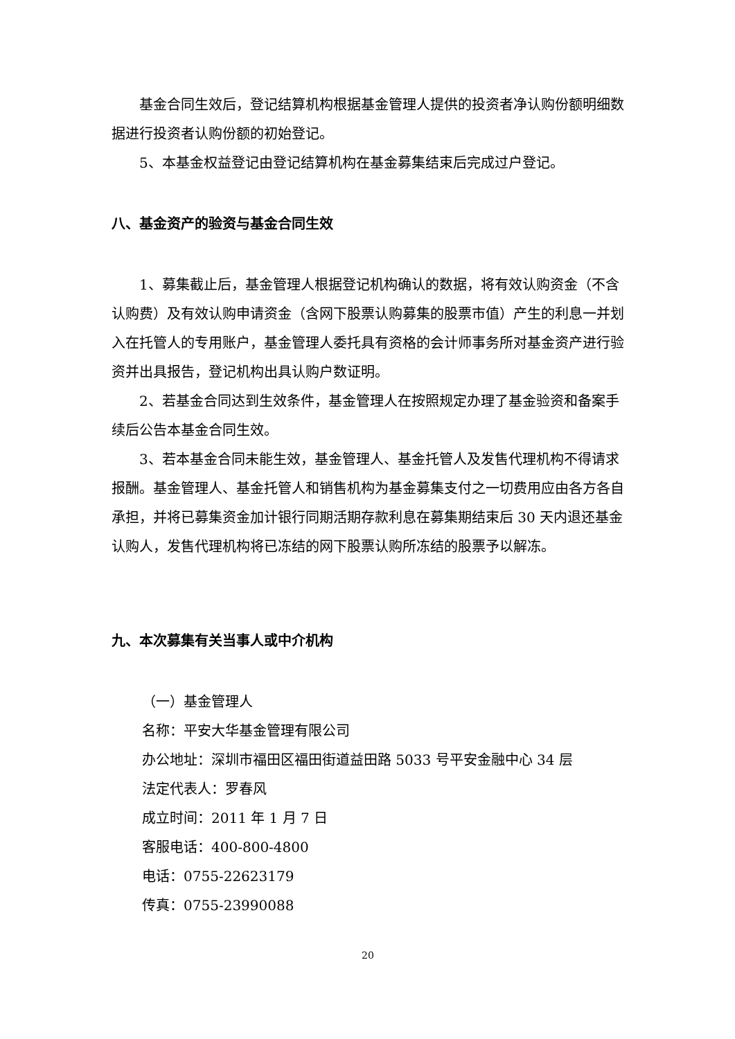基金合同生效后，登记结算机构根据基金管理人提供的投资者净认购份额明细数据进行投资者认购份额的初始登记。
5、本基金权益登记由登记结算机构在基金募集结束后完成过户登记。
八、基金资产的验资与基金合同生效
1、募集截止后，基金管理人根据登记机构确认的数据，将有效认购资金（不含认购费）及有效认购申请资金（含网下股票认购募集的股票市值）产生的利息一并划入在托管人的专用账户，基金管理人委托具有资格的会计师事务所对基金资产进行验资并出具报告，登记机构出具认购户数证明。
2、若基金合同达到生效条件，基金管理人在按照规定办理了基金验资和备案手续后公告本基金合同生效。
3、若本基金合同未能生效，基金管理人、基金托管人及发售代理机构不得请求报酬。基金管理人、基金托管人和销售机构为基金募集支付之一切费用应由各方各自承担，并将已募集资金加计银行同期活期存款利息在募集期结束后 30 天内退还基金认购人，发售代理机构将已冻结的网下股票认购所冻结的股票予以解冻。
九、本次募集有关当事人或中介机构
（一）基金管理人
名称：平安大华基金管理有限公司
办公地址：深圳市福田区福田街道益田路 5033 号平安金融中心 34 层
法定代表人：罗春风
成立时间：2011 年 1 月 7 日
客服电话：400-800-4800
电话：0755-22623179
传真：0755-23990088
20